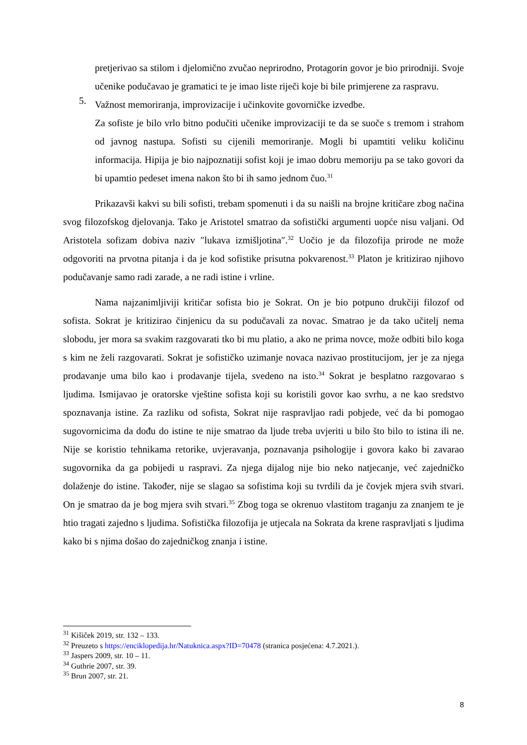pretjerivao sa stilom i djelomično zvučao neprirodno, Protagorin govor je bio prirodniji. Svoje učenike podučavao je gramatici te je imao liste riječi koje bi bile primjerene za raspravu.
5.
Važnost memoriranja, improvizacije i učinkovite govorničke izvedbe.
Za sofiste je bilo vrlo bitno podučiti učenike improvizaciji te da se suoče s tremom i strahom od javnog nastupa. Sofisti su cijenili memoriranje. Mogli bi upamtiti veliku količinu informacija. Hipija je bio najpoznatiji sofist koji je imao dobru memoriju pa se tako govori da bi upamtio pedeset imena nakon što bi ih samo jednom čuo.<sup>31</sup>
Prikazavši kakvi su bili sofisti, trebam spomenuti i da su naišli na brojne kritičare zbog načina svog filozofskog djelovanja. Tako je Aristotel smatrao da sofistički argumenti uopće nisu valjani. Od Aristotela sofizam dobiva naziv ″lukava izmišljotina″.<sup>32</sup> Uočio je da filozofija prirode ne može odgovoriti na prvotna pitanja i da je kod sofistike prisutna pokvarenost.<sup>33</sup> Platon je kritizirao njihovo podučavanje samo radi zarade, a ne radi istine i vrline.
Nama najzanimljiviji kritičar sofista bio je Sokrat. On je bio potpuno drukčiji filozof od sofista. Sokrat je kritizirao činjenicu da su podučavali za novac. Smatrao je da tako učitelj nema slobodu, jer mora sa svakim razgovarati tko bi mu platio, a ako ne prima novce, može odbiti bilo koga s kim ne želi razgovarati. Sokrat je sofističko uzimanje novaca nazivao prostitucijom, jer je za njega prodavanje uma bilo kao i prodavanje tijela, svedeno na isto.<sup>34</sup> Sokrat je besplatno razgovarao s ljudima. Ismijavao je oratorske vještine sofista koji su koristili govor kao svrhu, a ne kao sredstvo spoznavanja istine. Za razliku od sofista, Sokrat nije raspravljao radi pobjede, već da bi pomogao sugovornicima da dođu do istine te nije smatrao da ljude treba uvjeriti u bilo što bilo to istina ili ne. Nije se koristio tehnikama retorike, uvjeravanja, poznavanja psihologije i govora kako bi zavarao sugovornika da ga pobijedi u raspravi. Za njega dijalog nije bio neko natjecanje, već zajedničko dolaženje do istine. Također, nije se slagao sa sofistima koji su tvrdili da je čovjek mjera svih stvari. On je smatrao da je bog mjera svih stvari.<sup>35</sup> Zbog toga se okrenuo vlastitom traganju za znanjem te je htio tragati zajedno s ljudima. Sofistička filozofija je utjecala na Sokrata da krene raspravljati s ljudima kako bi s njima došao do zajedničkog znanja i istine.
<sup>31</sup> Kišiček 2019, str. 132 – 133.
<sup>32</sup> Preuzeto s https://enciklopedija.hr/Natuknica.aspx?ID=70478 (stranica posjećena: 4.7.2021.).
<sup>33</sup> Jaspers 2009, str. 10 – 11.
<sup>34</sup> Guthrie 2007, str. 39.
<sup>35</sup> Brun 2007, str. 21.
8